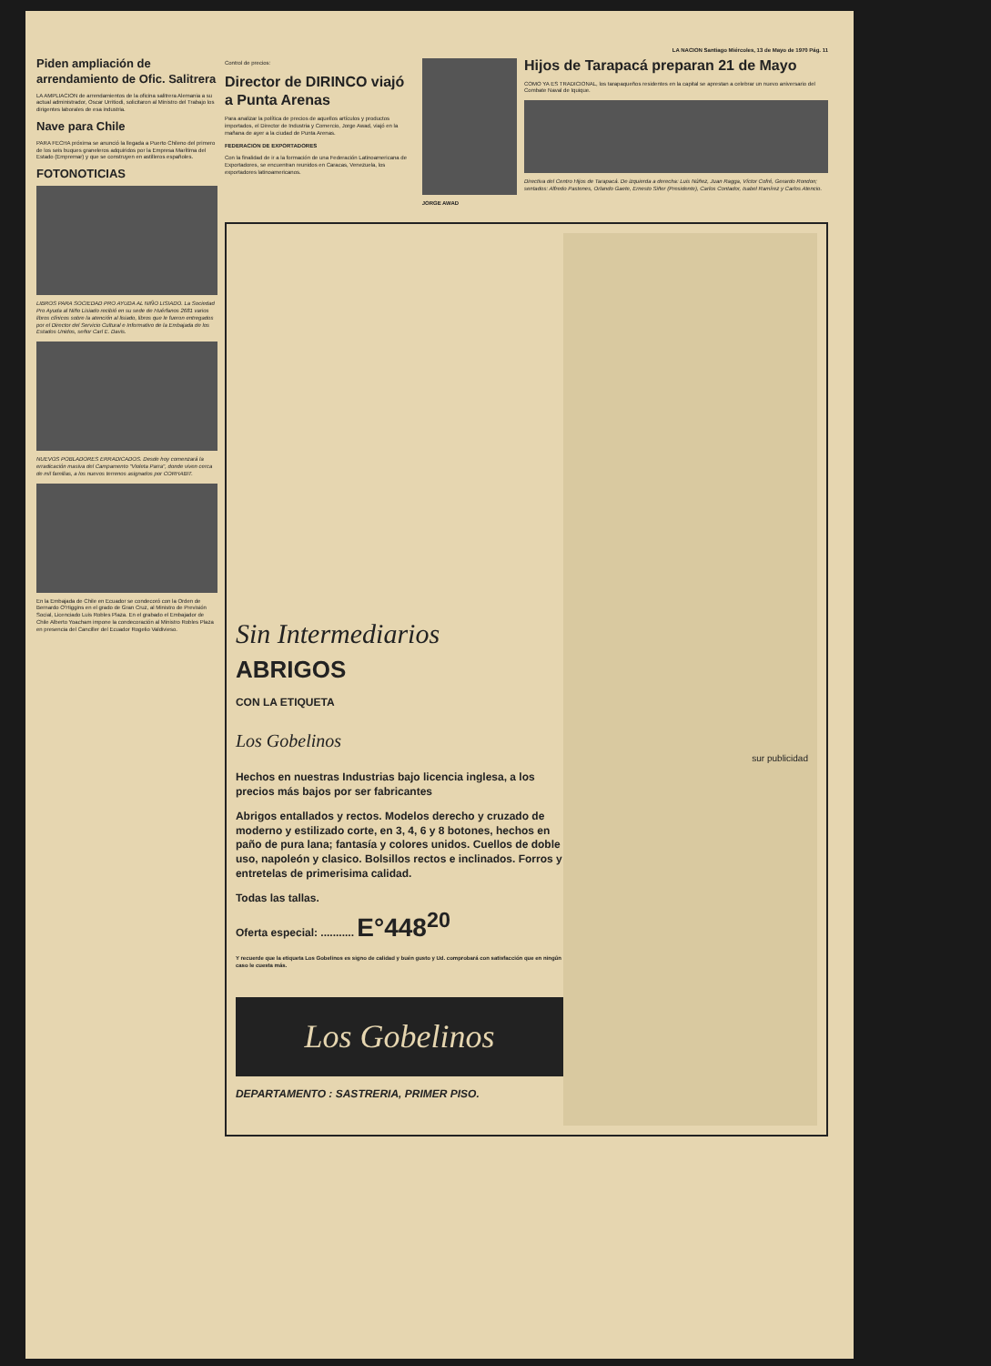LA NACION Santiago Miércoles, 13 de Mayo de 1970 Pág. 11
Piden ampliación de arrendamiento de Ofic. Salitrera
LA AMPLIACION de arrendamientos de la oficina salitrera Alemania a su actual administrador, Oscar Urritiodi, solicitaron al Ministro del Trabajo los dirigentes laborales de esa industria.
Nave para Chile
PARA FECHA próxima se anunció la llegada a Puerto Chileno del primero de los seis buques graneleros adquiridos por la Empresa Marítima del Estado (Empremar) y que se construyen en astilleros españoles.
FOTONOTICIAS
LIBROS PARA SOCIEDAD PRO AYUDA AL NIÑO LISIADO. La Sociedad Pro Ayuda al Niño Lisiado recibió en su sede de Huérfanos 2681 varios libros clínicos sobre la atención al lisiado, libros que le fueron entregados por el Director del Servicio Cultural e Informativo de la Embajada de los Estados Unidos, señor Carl E. Davis.
NUEVOS POBLADORES ERRADICADOS. Desde hoy comenzará la erradicación masiva del Campamento "Violeta Parra", donde viven cerca de mil familias, a los nuevos terrenos asignados por CORHABIT.
En la Embajada de Chile en Ecuador se condecoró con la Orden de Bernardo O'Higgins en el grado de Gran Cruz, al Ministro de Previsión Social, Licenciado Luis Robles Plaza. En el grabado el Embajador de Chile Alberto Yoacham impone la condecoración al Ministro Robles Plaza en presencia del Canciller del Ecuador Rogelio Valdivieso.
Control de precios:
Director de DIRINCO viajó a Punta Arenas
Para analizar la política de precios de aquellos artículos y productos importados, el Director de Industria y Comercio, Jorge Awad, viajó en la mañana de ayer a la ciudad de Punta Arenas.
FEDERACION DE EXPORTADORES
Con la finalidad de ir a la formación de una Federación Latinoamericana de Exportadores, se encuentran reunidos en Caracas, Venezuela, los exportadores latinoamericanos.
JORGE AWAD
Hijos de Tarapacá preparan 21 de Mayo
COMO YA ES TRADICIONAL, los tarapaqueños residentes en la capital se aprestan a celebrar un nuevo aniversario del Combate Naval de Iquique.
Directiva del Centro Hijos de Tarapacá. De izquierda a derecha: Luis Núñez, Juan Ragga, Víctor Cofré, Gerardo Rondon; sentados: Alfredo Pastenes, Orlando Gaete, Ernesto Siñer (Presidente), Carlos Contador, Isabel Ramírez y Carlos Atencio.
Sin Intermediarios
ABRIGOS
CON LA ETIQUETA
Los Gobelinos
Hechos en nuestras Industrias bajo licencia inglesa, a los precios más bajos por ser fabricantes
Abrigos entallados y rectos. Modelos derecho y cruzado de moderno y estilizado corte, en 3, 4, 6 y 8 botones, hechos en paño de pura lana; fantasía y colores unidos. Cuellos de doble uso, napoleón y clasico. Bolsillos rectos e inclinados. Forros y entretelas de primerisima calidad.
Todas las tallas.
Oferta especial: ........... E°448<sup>20</sup>
Y recuerde que la etiqueta Los Gobelinos es signo de calidad y buén gusto y Ud. comprobará con satisfacción que en ningún caso le cuesta más.
Los Gobelinos
DEPARTAMENTO : SASTRERIA, PRIMER PISO.
sur publicidad